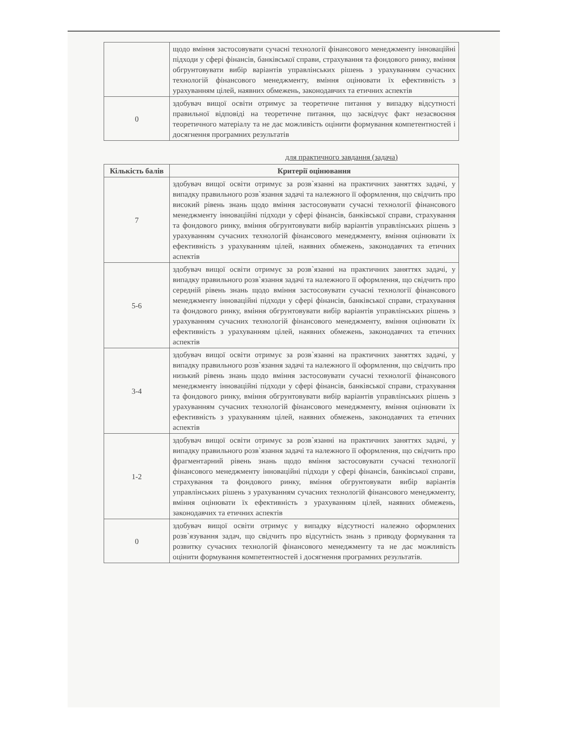| | щодо вміння застосовувати сучасні технології фінансового менеджменту інноваційні підходи у сфері фінансів, банківської справи, страхування та фондового ринку, вміння обгрунтовувати вибір варіантів управлінських рішень з урахуванням сучасних технологій фінансового менеджменту, вміння оцінювати їх ефективність з урахуванням цілей, наявних обмежень, законодавчих та етичних аспектів |
| 0 | здобувач вищої освіти отримує за теоретичне питання у випадку відсутності правильної відповіді на теоретичне питання, що засвідчує факт незасвоєння теоретичного матеріалу та не дає можливість оцінити формування компетентностей і досягнення програмних результатів |
для практичного завдання (задача)
| Кількість балів | Критерії оцінювання |
| --- | --- |
| 7 | здобувач вищої освіти отримує за розв`язанні на практичних заняттях задачі, у випадку правильного розв`язання задачі та належного її оформлення, що свідчить про високий рівень знань щодо вміння застосовувати сучасні технології фінансового менеджменту інноваційні підходи у сфері фінансів, банківської справи, страхування та фондового ринку, вміння обгрунтовувати вибір варіантів управлінських рішень з урахуванням сучасних технологій фінансового менеджменту, вміння оцінювати їх ефективність з урахуванням цілей, наявних обмежень, законодавчих та етичних аспектів |
| 5-6 | здобувач вищої освіти отримує за розв`язанні на практичних заняттях задачі, у випадку правильного розв`язання задачі та належного її оформлення, що свідчить про середній рівень знань щодо вміння застосовувати сучасні технології фінансового менеджменту інноваційні підходи у сфері фінансів, банківської справи, страхування та фондового ринку, вміння обгрунтовувати вибір варіантів управлінських рішень з урахуванням сучасних технологій фінансового менеджменту, вміння оцінювати їх ефективність з урахуванням цілей, наявних обмежень, законодавчих та етичних аспектів |
| 3-4 | здобувач вищої освіти отримує за розв`язанні на практичних заняттях задачі, у випадку правильного розв`язання задачі та належного її оформлення, що свідчить про низький рівень знань щодо вміння застосовувати сучасні технології фінансового менеджменту інноваційні підходи у сфері фінансів, банківської справи, страхування та фондового ринку, вміння обгрунтовувати вибір варіантів управлінських рішень з урахуванням сучасних технологій фінансового менеджменту, вміння оцінювати їх ефективність з урахуванням цілей, наявних обмежень, законодавчих та етичних аспектів |
| 1-2 | здобувач вищої освіти отримує за розв`язанні на практичних заняттях задачі, у випадку правильного розв`язання задачі та належного її оформлення, що свідчить про фрагментарний рівень знань щодо вміння застосовувати сучасні технології фінансового менеджменту інноваційні підходи у сфері фінансів, банківської справи, страхування та фондового ринку, вміння обгрунтовувати вибір варіантів управлінських рішень з урахуванням сучасних технологій фінансового менеджменту, вміння оцінювати їх ефективність з урахуванням цілей, наявних обмежень, законодавчих та етичних аспектів |
| 0 | здобувач вищої освіти отримує у випадку відсутності належно оформлених розв`язування задач, що свідчить про відсутність знань з приводу формування та розвитку сучасних технологій фінансового менеджменту та не дає можливість оцінити формування компетентностей і досягнення програмних результатів. |